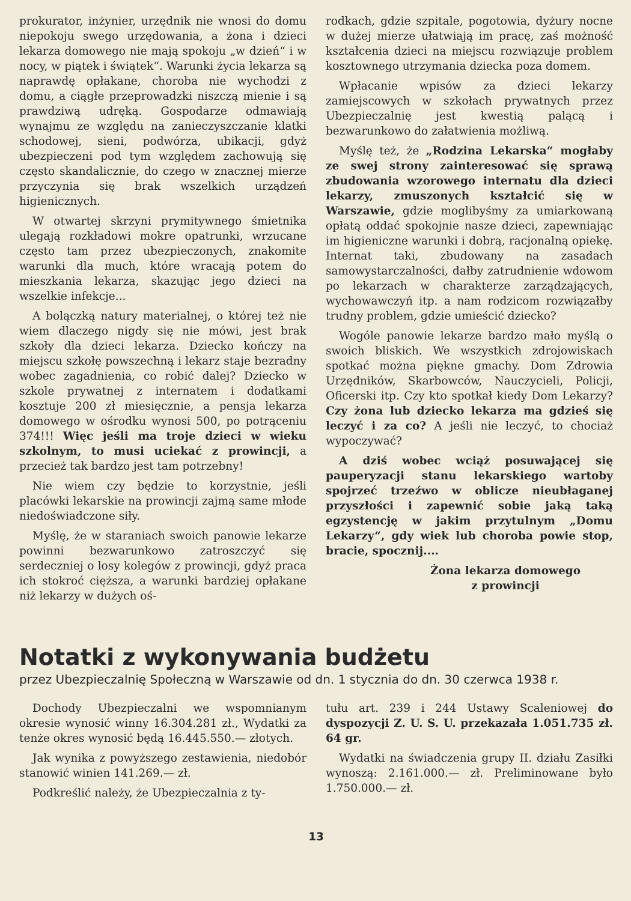prokurator, inżynier, urzędnik nie wnosi do domu niepokoju swego urzędowania, a żona i dzieci lekarza domowego nie mają spokoju „w dzień“ i w nocy, w piątek i świątek“. Warunki życia lekarza są naprawdę opłakane, choroba nie wychodzi z domu, a ciągłe przeprowadzki niszczą mienie i są prawdziwą udręką. Gospodarze odmawiają wynajmu ze względu na zanieczyszczanie klatki schodowej, sieni, podwórza, ubikacji, gdyż ubezpieczeni pod tym względem zachowują się często skandalicznie, do czego w znacznej mierze przyczynia się brak wszelkich urządzeń higienicznych.
W otwartej skrzyni prymitywnego śmietnika ulegają rozkładowi mokre opatrunki, wrzucane często tam przez ubezpieczonych, znakomite warunki dla much, które wracają potem do mieszkania lekarza, skazując jego dzieci na wszelkie infekcje...
A bolączką natury materialnej, o której też nie wiem dlaczego nigdy się nie mówi, jest brak szkoły dla dzieci lekarza. Dziecko kończy na miejscu szkołę powszechną i lekarz staje bezradny wobec zagadnienia, co robić dalej? Dziecko w szkole prywatnej z internatem i dodatkami kosztuje 200 zł miesięcznie, a pensja lekarza domowego w ośrodku wynosi 500, po potrąceniu 374!!! Więc jeśli ma troje dzieci w wieku szkolnym, to musi uciekać z prowincji, a przecież tak bardzo jest tam potrzebny!
Nie wiem czy będzie to korzystnie, jeśli placówki lekarskie na prowincji zajmą same młode niedoświadczone siły.
Myślę, że w staraniach swoich panowie lekarze powinni bezwarunkowo zatroszczyć się serdeczniej o losy kolegów z prowincji, gdyż praca ich stokroć cięższa, a warunki bardziej opłakane niż lekarzy w dużych oś-
rodkach, gdzie szpitale, pogotowia, dyżury nocne w dużej mierze ułatwiają im pracę, zaś możność kształcenia dzieci na miejscu rozwiązuje problem kosztownego utrzymania dziecka poza domem.
Wpłacanie wpisów za dzieci lekarzy zamiejscowych w szkołach prywatnych przez Ubezpieczalnię jest kwestią palącą i bezwarunkowo do załatwienia możliwą.
Myślę też, że „Rodzina Lekarska“ mogłaby ze swej strony zainteresować się sprawą zbudowania wzorowego internatu dla dzieci lekarzy, zmuszonych kształcić się w Warszawie, gdzie moglibyśmy za umiarkowaną opłatą oddać spokojnie nasze dzieci, zapewniając im higieniczne warunki i dobrą, racjonalną opiekę. Internat taki, zbudowany na zasadach samowystarczalności, dałby zatrudnienie wdowom po lekarzach w charakterze zarządzających, wychowawczyń itp. a nam rodzicom rozwiązałby trudny problem, gdzie umieścić dziecko?
Wogóle panowie lekarze bardzo mało myślą o swoich bliskich. We wszystkich zdrojowiskach spotkać można piękne gmachy. Dom Zdrowia Urzędników, Skarbowców, Nauczycieli, Policji, Oficerski itp. Czy kto spotkał kiedy Dom Lekarzy? Czy żona lub dziecko lekarza ma gdzieś się leczyć i za co? A jeśli nie leczyć, to chociaż wypoczywać?
A dziś wobec wciąż posuwającej się pauperyzacji stanu lekarskiego wartoby spojrzeć trzeźwo w oblicze nieubłaganej przyszłości i zapewnić sobie jaką taką egzystencję w jakim przytulnym „Domu Lekarzy“, gdy wiek lub choroba powie stop, bracie, spocznij....
Żona lekarza domowego
z prowincji
Notatki z wykonywania budżetu
przez Ubezpieczalnię Społeczną w Warszawie od dn. 1 stycznia do dn. 30 czerwca 1938 r.
Dochody Ubezpieczalni we wspomnianym okresie wynosić winny 16.304.281 zł., Wydatki za tenże okres wynosić będą 16.445.550.— złotych.
Jak wynika z powyższego zestawienia, niedobór stanowić winien 141.269.— zł.
Podkreślić należy, że Ubezpieczalnia z ty-
tułu art. 239 i 244 Ustawy Scaleniowej do dyspozycji Z. U. S. U. przekazała 1.051.735 zł. 64 gr.
Wydatki na świadczenia grupy II. działu Zasiłki wynoszą: 2.161.000.— zł. Preliminowane było 1.750.000.— zł.
13